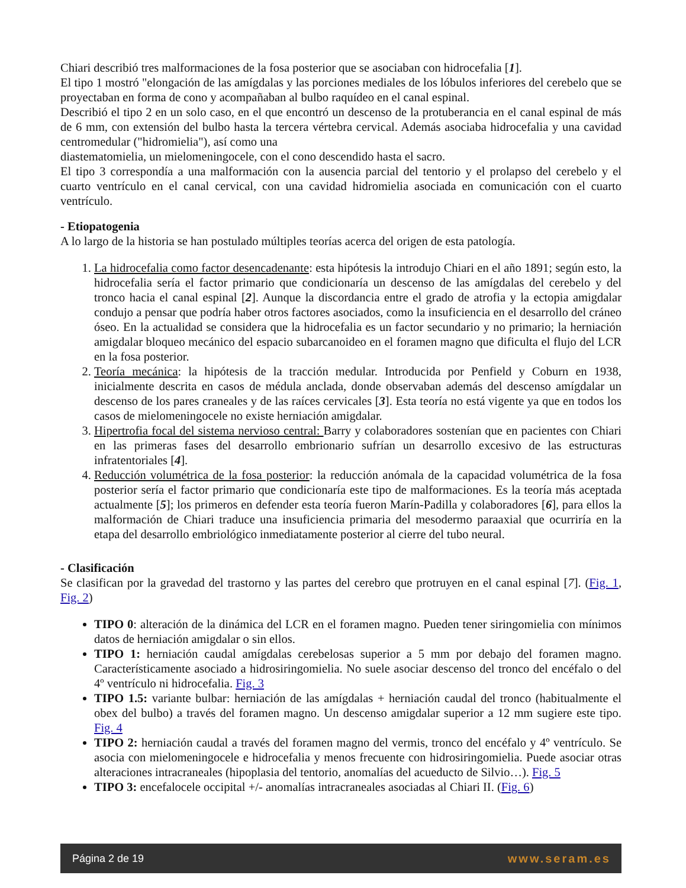Chiari describió tres malformaciones de la fosa posterior que se asociaban con hidrocefalia [1].
El tipo 1 mostró "elongación de las amígdalas y las porciones mediales de los lóbulos inferiores del cerebelo que se proyectaban en forma de cono y acompañaban al bulbo raquídeo en el canal espinal.
Describió el tipo 2 en un solo caso, en el que encontró un descenso de la protuberancia en el canal espinal de más de 6 mm, con extensión del bulbo hasta la tercera vértebra cervical. Además asociaba hidrocefalia y una cavidad centromedular ("hidromielia"), así como una
diastematomielia, un mielomeningocele, con el cono descendido hasta el sacro.
El tipo 3 correspondía a una malformación con la ausencia parcial del tentorio y el prolapso del cerebelo y el cuarto ventrículo en el canal cervical, con una cavidad hidromielia asociada en comunicación con el cuarto ventrículo.
- Etiopatogenia
A lo largo de la historia se han postulado múltiples teorías acerca del origen de esta patología.
1. La hidrocefalia como factor desencadenante: esta hipótesis la introdujo Chiari en el año 1891; según esto, la hidrocefalia sería el factor primario que condicionaría un descenso de las amígdalas del cerebelo y del tronco hacia el canal espinal [2]. Aunque la discordancia entre el grado de atrofia y la ectopia amigdalar condujo a pensar que podría haber otros factores asociados, como la insuficiencia en el desarrollo del cráneo óseo. En la actualidad se considera que la hidrocefalia es un factor secundario y no primario; la herniación amigdalar bloqueo mecánico del espacio subarcanoideo en el foramen magno que dificulta el flujo del LCR en la fosa posterior.
2. Teoría mecánica: la hipótesis de la tracción medular. Introducida por Penfield y Coburn en 1938, inicialmente descrita en casos de médula anclada, donde observaban además del descenso amígdalar un descenso de los pares craneales y de las raíces cervicales [3]. Esta teoría no está vigente ya que en todos los casos de mielomeningocele no existe herniación amigdalar.
3. Hipertrofia focal del sistema nervioso central: Barry y colaboradores sostenían que en pacientes con Chiari en las primeras fases del desarrollo embrionario sufrían un desarrollo excesivo de las estructuras infratentoriales [4].
4. Reducción volumétrica de la fosa posterior: la reducción anómala de la capacidad volumétrica de la fosa posterior sería el factor primario que condicionaría este tipo de malformaciones. Es la teoría más aceptada actualmente [5]; los primeros en defender esta teoría fueron Marín-Padilla y colaboradores [6], para ellos la malformación de Chiari traduce una insuficiencia primaria del mesodermo paraaxial que ocurriría en la etapa del desarrollo embriológico inmediatamente posterior al cierre del tubo neural.
- Clasificación
Se clasifican por la gravedad del trastorno y las partes del cerebro que protruyen en el canal espinal [7]. (Fig. 1, Fig. 2)
TIPO 0: alteración de la dinámica del LCR en el foramen magno. Pueden tener siringomielia con mínimos datos de herniación amigdalar o sin ellos.
TIPO 1: herniación caudal amígdalas cerebelosas superior a 5 mm por debajo del foramen magno. Característicamente asociado a hidrosiringomielia. No suele asociar descenso del tronco del encéfalo o del 4º ventrículo ni hidrocefalia. Fig. 3
TIPO 1.5: variante bulbar: herniación de las amígdalas + herniación caudal del tronco (habitualmente el obex del bulbo) a través del foramen magno. Un descenso amigdalar superior a 12 mm sugiere este tipo. Fig. 4
TIPO 2: herniación caudal a través del foramen magno del vermis, tronco del encéfalo y 4º ventrículo. Se asocia con mielomeningocele e hidrocefalia y menos frecuente con hidrosiringomielia. Puede asociar otras alteraciones intracraneales (hipoplasia del tentorio, anomalías del acueducto de Silvio…). Fig. 5
TIPO 3: encefalocele occipital +/- anomalías intracraneales asociadas al Chiari II. (Fig. 6)
Página 2 de 19 www.seram.es